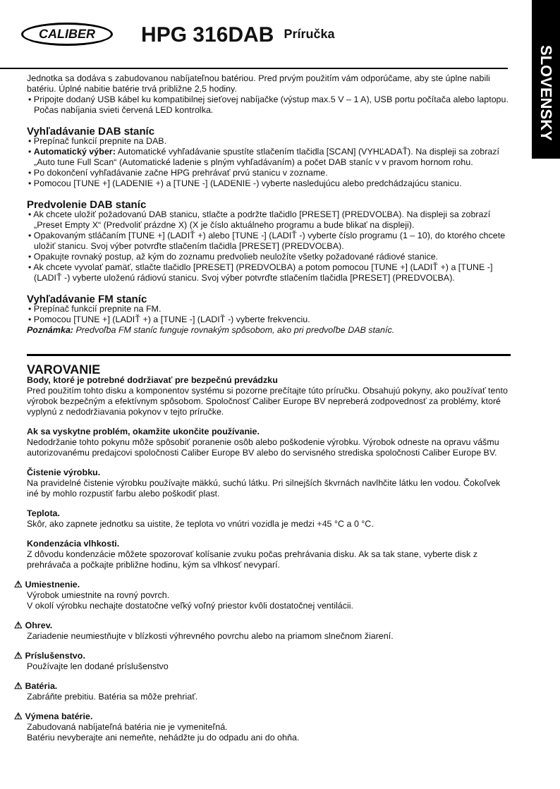CALIBER HPG 316DAB Príručka
SLOVENSKY
Jednotka sa dodáva s zabudovanou nabíjateľnou batériou. Pred prvým použitím vám odporúčame, aby ste úplne nabili batériu. Úplné nabitie batérie trvá približne 2,5 hodiny.
• Pripojte dodaný USB kábel ku kompatibilnej sieťovej nabíjačke (výstup max.5 V – 1 A), USB portu počítača alebo laptopu. Počas nabíjania svieti červená LED kontrolka.
Vyhľadávanie DAB staníc
• Prepínač funkcií prepnite na DAB.
• Automatický výber: Automatické vyhľadávanie spustíte stlačením tlačidla [SCAN] (VYHĽADAŤ). Na displeji sa zobrazí „Auto tune Full Scan“ (Automatické ladenie s plným vyhľadávaním) a počet DAB staníc v v pravom hornom rohu.
• Po dokončení vyhľadávanie začne HPG prehrávať prvú stanicu v zozname.
• Pomocou [TUNE +] (LADENIE +) a [TUNE -] (LADENIE -) vyberte nasledujúcu alebo predchádzajúcu stanicu.
Predvolenie DAB staníc
• Ak chcete uložiť požadovanú DAB stanicu, stlačte a podržte tlačidlo [PRESET] (PREDVOĽBA). Na displeji sa zobrazí „Preset Empty X“ (Predvoliť prázdne X) (X je číslo aktuálneho programu a bude blikať na displeji).
• Opakovaným stláčaním [TUNE +] (LADIŤ +) alebo [TUNE -] (LADIŤ -) vyberte číslo programu (1 – 10), do ktorého chcete uložiť stanicu. Svoj výber potvrďte stlačením tlačidla [PRESET] (PREDVOĽBA).
• Opakujte rovnaký postup, až kým do zoznamu predvolieb neuložíte všetky požadované rádiové stanice.
• Ak chcete vyvolať pamäť, stlačte tlačidlo [PRESET] (PREDVOĽBA) a potom pomocou [TUNE +] (LADIŤ +) a [TUNE -] (LADIŤ -) vyberte uloženú rádiovú stanicu. Svoj výber potvrďte stlačením tlačidla [PRESET] (PREDVOĽBA).
Vyhľadávanie FM staníc
• Prepínač funkcií prepnite na FM.
• Pomocou [TUNE +] (LADIŤ +) a [TUNE -] (LADIŤ -) vyberte frekvenciu.
Poznámka: Predvoľba FM staníc funguje rovnakým spôsobom, ako pri predvoľbe DAB staníc.
VAROVANIE
Body, ktoré je potrebné dodržiavať pre bezpečnú prevádzku
Pred použitím tohto disku a komponentov systému si pozorne prečítajte túto príručku. Obsahujú pokyny, ako používať tento výrobok bezpečným a efektívnym spôsobom. Spoločnosť Caliber Europe BV nepreberá zodpovednosť za problémy, ktoré vyplynú z nedodržiavania pokynov v tejto príručke.
Ak sa vyskytne problém, okamžite ukončite používanie.
Nedodržanie tohto pokynu môže spôsobiť poranenie osôb alebo poškodenie výrobku. Výrobok odneste na opravu vášmu autorizovanému predajcovi spoločnosti Caliber Europe BV alebo do servisného strediska spoločnosti Caliber Europe BV.
Čistenie výrobku.
Na pravidelné čistenie výrobku používajte mäkkú, suchú látku. Pri silnejších škvrnách navlhčite látku len vodou. Čokoľvek iné by mohlo rozpustiť farbu alebo poškodiť plast.
Teplota.
Skôr, ako zapnete jednotku sa uistite, že teplota vo vnútri vozidla je medzi +45 °C a 0 °C.
Kondenzácia vlhkosti.
Z dôvodu kondenzácie môžete spozorovať kolísanie zvuku počas prehrávania disku. Ak sa tak stane, vyberte disk z prehrávača a počkajte približne hodinu, kým sa vlhkosť nevyparí.
⚠ Umiestnenie.
Výrobok umiestnite na rovný povrch.
V okolí výrobku nechajte dostatočne veľký voľný priestor kvôli dostatočnej ventilácii.
⚠ Ohrev.
Zariadenie neumiestňujte v blízkosti výhrevného povrchu alebo na priamom slnečnom žiarení.
⚠ Príslušenstvo.
Používajte len dodané príslušenstvo
⚠ Batéria.
Zabráňte prebitiu. Batéria sa môže prehriať.
⚠ Výmena batérie.
Zabudovaná nabíjateľná batéria nie je vymeniteľná.
Batériu nevyberajte ani nemeňte, nehádžte ju do odpadu ani do ohňa.